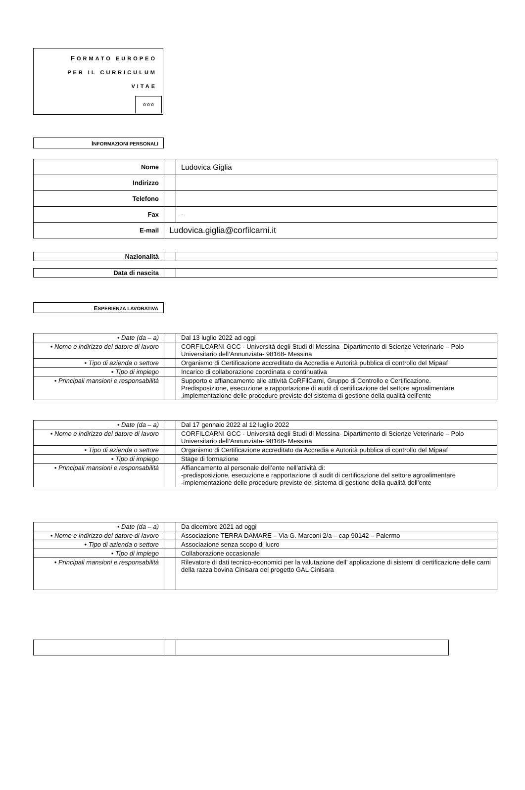FORMATO EUROPEO
PER IL CURRICULUM
VITAE
☆☆☆
INFORMAZIONI PERSONALI
| Nome | | Ludovica Giglia |
| Indirizzo | | |
| Telefono | | |
| Fax | | - |
| E-mail | Ludovica.giglia@corfilcarni.it | |
| Nazionalità | | |
| Data di nascita | | |
ESPERIENZA LAVORATIVA
| • Date (da – a) | | Dal 13 luglio 2022 ad oggi |
| • Nome e indirizzo del datore di lavoro | | CORFILCARNI GCC - Università degli Studi di Messina- Dipartimento di Scienze Veterinarie – Polo Universitario dell’Annunziata- 98168- Messina |
| • Tipo di azienda o settore | | Organismo di Certificazione accreditato da Accredia e Autorità pubblica di controllo del Mipaaf |
| • Tipo di impiego | | Incarico di collaborazione coordinata e continuativa |
| • Principali mansioni e responsabilità | | Supporto e affiancamento alle attività CoRFilCarni, Gruppo di Controllo e Certificazione. Predisposizione, esecuzione e rapportazione di audit di certificazione del settore agroalimentare ,implementazione delle procedure previste del sistema di gestione della qualità dell’ente |
| • Date (da – a) | | Dal 17 gennaio 2022 al 12 luglio 2022 |
| • Nome e indirizzo del datore di lavoro | | CORFILCARNI GCC - Università degli Studi di Messina- Dipartimento di Scienze Veterinarie – Polo Universitario dell’Annunziata- 98168- Messina |
| • Tipo di azienda o settore | | Organismo di Certificazione accreditato da Accredia e Autorità pubblica di controllo del Mipaaf |
| • Tipo di impiego | | Stage di formazione |
| • Principali mansioni e responsabilità | | Affiancamento al personale dell’ente nell’attività di: -predisposizione, esecuzione e rapportazione di audit di certificazione del settore agroalimentare -implementazione delle procedure previste del sistema di gestione della qualità dell’ente |
| • Date (da – a) | | Da dicembre 2021 ad oggi |
| • Nome e indirizzo del datore di lavoro | | Associazione TERRA DAMARE – Via G. Marconi 2/a – cap 90142 – Palermo |
| • Tipo di azienda o settore | | Associazione senza scopo di lucro |
| • Tipo di impiego | | Collaborazione occasionale |
| • Principali mansioni e responsabilità | | Rilevatore di dati tecnico-economici per la valutazione dell’ applicazione di sistemi di certificazione delle carni della razza bovina Cinisara del progetto GAL Cinisara |